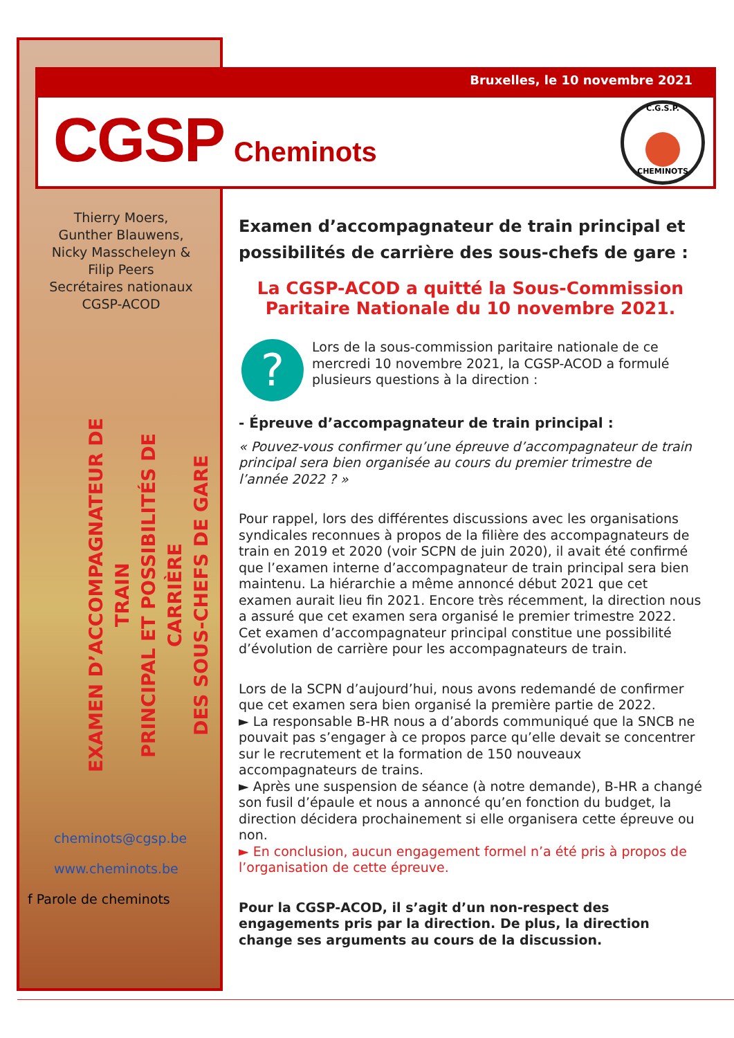Bruxelles, le 10 novembre 2021
CGSP Cheminots
C.G.S.P. CHEMINOTS
Thierry Moers,
Gunther Blauwens,
Nicky Masscheleyn &
Filip Peers
Secrétaires nationaux
CGSP-ACOD
EXAMEN D’ACCOMPAGNATEUR DE TRAIN
PRINCIPAL ET POSSIBILITÉS DE CARRIÈRE
DES SOUS-CHEFS DE GARE
cheminots@cgsp.be
www.cheminots.be
f Parole de cheminots
Examen d’accompagnateur de train principal et possibilités de carrière des sous-chefs de gare :
La CGSP-ACOD a quitté la Sous-Commission Paritaire Nationale du 10 novembre 2021.
?
Lors de la sous-commission paritaire nationale de ce mercredi 10 novembre 2021, la CGSP-ACOD a formulé plusieurs questions à la direction :
- Épreuve d’accompagnateur de train principal :
« Pouvez-vous confirmer qu’une épreuve d’accompagnateur de train principal sera bien organisée au cours du premier trimestre de l’année 2022 ? »
Pour rappel, lors des différentes discussions avec les organisations syndicales reconnues à propos de la filière des accompagnateurs de train en 2019 et 2020 (voir SCPN de juin 2020), il avait été confirmé que l’examen interne d’accompagnateur de train principal sera bien maintenu. La hiérarchie a même annoncé début 2021 que cet examen aurait lieu fin 2021. Encore très récemment, la direction nous a assuré que cet examen sera organisé le premier trimestre 2022. Cet examen d’accompagnateur principal constitue une possibilité d’évolution de carrière pour les accompagnateurs de train.
Lors de la SCPN d’aujourd’hui, nous avons redemandé de confirmer que cet examen sera bien organisé la première partie de 2022.
► La responsable B-HR nous a d’abords communiqué que la SNCB ne pouvait pas s’engager à ce propos parce qu’elle devait se concentrer sur le recrutement et la formation de 150 nouveaux accompagnateurs de trains.
► Après une suspension de séance (à notre demande), B-HR a changé son fusil d’épaule et nous a annoncé qu’en fonction du budget, la direction décidera prochainement si elle organisera cette épreuve ou non.
► En conclusion, aucun engagement formel n’a été pris à propos de l’organisation de cette épreuve.
Pour la CGSP-ACOD, il s’agit d’un non-respect des engagements pris par la direction. De plus, la direction change ses arguments au cours de la discussion.